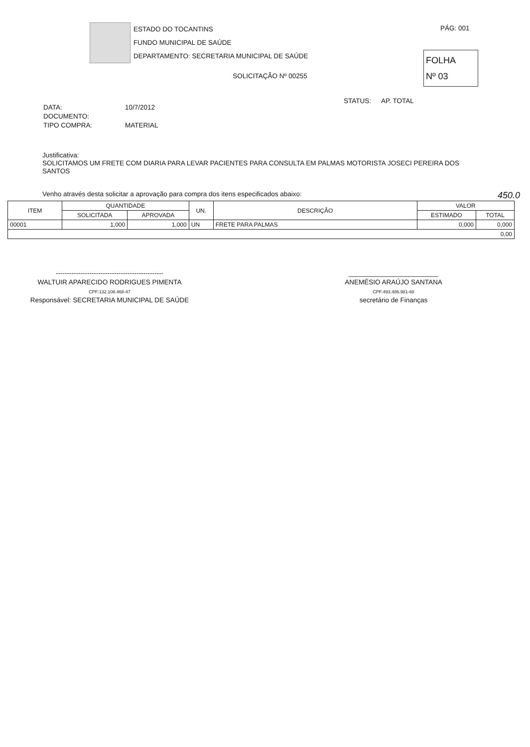ESTADO DO TOCANTINS
FUNDO MUNICIPAL DE SAÚDE
DEPARTAMENTO: SECRETARIA MUNICIPAL DE SAÚDE
PÁG: 001
FOLHA
Nº 03
SOLICITAÇÃO Nº 00255
STATUS: AP. TOTAL
| DATA: | 10/7/2012 |
| DOCUMENTO: | |
| TIPO COMPRA: | MATERIAL |
Justificativa:
SOLICITAMOS UM FRETE COM DIARIA PARA LEVAR PACIENTES PARA CONSULTA EM PALMAS MOTORISTA JOSECI PEREIRA DOS SANTOS
Venho através desta solicitar a aprovação para compra dos itens especificados abaixo: 450.0
| ITEM | QUANTIDADE | | UN. | DESCRIÇÃO | VALOR | |
| --- | --- | --- | --- | --- | --- | --- |
| | SOLICITADA | APROVADA | | | ESTIMADO | TOTAL |
| 00001 | 1,000 | 1,000 | UN | FRETE PARA PALMAS | 0,000 | 0,000 |
| 0,00 | | | | | | |
------------------------------------------------
WALTUIR APARECIDO RODRIGUES PIMENTA
CPF:132.108.468-47
Responsável: SECRETARIA MUNICIPAL DE SAÚDE
________________________
ANEMÉSIO ARAÚJO SANTANA
CPF:493.486.981-68
secretário de Finanças